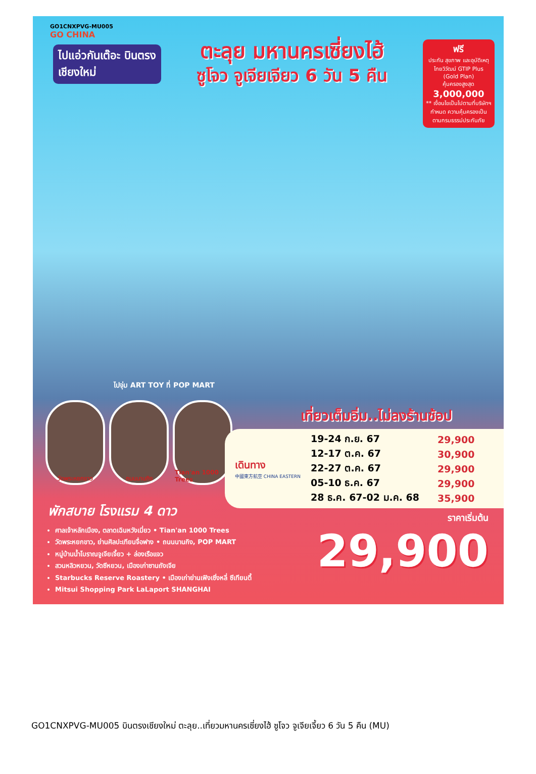GO1CNXPVG-MU005
GO CHINA
ไปแอ่วกันเต๊อะ บินตรง
เชียงใหม่
ตะลุย มหานครเซี่ยงไฮ้
ซูโจว จูเจียเจียว 6 วัน 5 คืน
ฟรี
ประกัน สุขภาพ และอุบัติเหตุ
ไทยวิวัฒน์ GTIP Plus (Gold Plan)
คุ้มครองสูงสุด
3,000,000
** เงื่อนไขเป็นไปตามที่บริษัทฯกำหนด ความคุ้มครองเป็นตามกรมธรรม์ประกันภัย
ไปจุ่ม ART TOY ที่ POP MART
วัดพระหยกขาว ถนนนานกิง Tian'an 1000 Trees
เที่ยวเต็มอิ่ม..ไม่ลงร้านช้อป
เดินทาง
中國東方航空 CHINA EASTERN
| 19-24 ก.ย. 67 | 29,900 |
| 12-17 ต.ค. 67 | 30,900 |
| 22-27 ต.ค. 67 | 29,900 |
| 05-10 ธ.ค. 67 | 29,900 |
| 28 ธ.ค. 67-02 ม.ค. 68 | 35,900 |
พักสบาย โรงแรม 4 ดาว
ศาลเจ้าหลักเมือง, ตลาดเฉินหวังเมี่ยว • Tian'an 1000 Trees
วัดพระหยกขาว, ย่านศิลปะเทียนจื่อฟาง • ถนนนานกิง, POP MART
หมู่บ้านน้ำโบราณจูเจียเจี้ยว + ล่องเรือแจว
สวนหลิวหยวน, วัดซีหยวน, เมืองเก่าซานถังเจีย
Starbucks Reserve Roastery • เมืองเก่าย่านเฟิงเซิ่งหลี่ ซีเทียนตี้
Mitsui Shopping Park LaLaport SHANGHAI
ราคาเริ่มต้น
29,900
GO1CNXPVG-MU005 บินตรงเชียงใหม่ ตะลุย..เที่ยวมหานครเซี่ยงไฮ้ ซูโจว จูเจียเจี้ยว 6 วัน 5 คืน (MU)